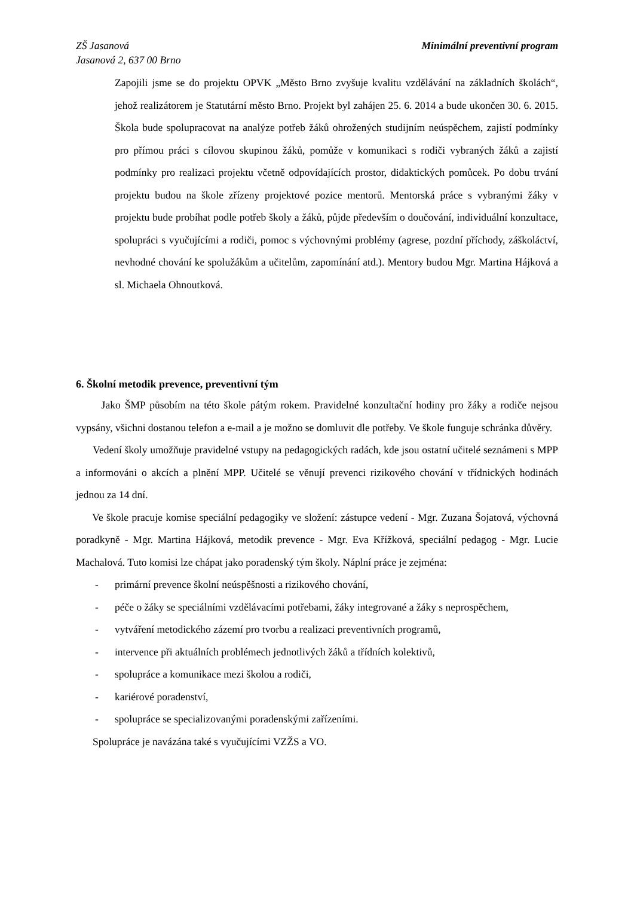ZŠ Jasanová
Jasanová 2, 637 00 Brno
Minimální preventivní program
Zapojili jsme se do projektu OPVK „Město Brno zvyšuje kvalitu vzdělávání na základních školách“, jehož realizátorem je Statutární město Brno. Projekt byl zahájen 25. 6. 2014 a bude ukončen 30. 6. 2015. Škola bude spolupracovat na analýze potřeb žáků ohrožených studijním neúspěchem, zajistí podmínky pro přímou práci s cílovou skupinou žáků, pomůže v komunikaci s rodiči vybraných žáků a zajistí podmínky pro realizaci projektu včetně odpovídajících prostor, didaktických pomůcek. Po dobu trvání projektu budou na škole zřízeny projektové pozice mentorů. Mentorská práce s vybranými žáky v projektu bude probíhat podle potřeb školy a žáků, půjde především o doučování, individuální konzultace, spolupráci s vyučujícími a rodiči, pomoc s výchovnými problémy (agrese, pozdní příchody, záškoláctví, nevhodné chování ke spolužákům a učitelům, zapomínání atd.). Mentory budou Mgr. Martina Hájková a sl. Michaela Ohnoutková.
6. Školní metodik prevence, preventivní tým
Jako ŠMP působím na této škole pátým rokem. Pravidelné konzultační hodiny pro žáky a rodiče nejsou vypsány, všichni dostanou telefon a e-mail a je možno se domluvit dle potřeby. Ve škole funguje schránka důvěry.
Vedení školy umožňuje pravidelné vstupy na pedagogických radách, kde jsou ostatní učitelé seznámeni s MPP a informováni o akcích a plnění MPP. Učitelé se věnují prevenci rizikového chování v třídnických hodinách jednou za 14 dní.
Ve škole pracuje komise speciální pedagogiky ve složení: zástupce vedení - Mgr. Zuzana Šojatová, výchovná poradkyně - Mgr. Martina Hájková, metodik prevence - Mgr. Eva Křížková, speciální pedagog - Mgr. Lucie Machalová. Tuto komisi lze chápat jako poradenský tým školy. Náplní práce je zejména:
- primární prevence školní neúspěšnosti a rizikového chování,
- péče o žáky se speciálními vzdělávacími potřebami, žáky integrované a žáky s neprospěchem,
- vytváření metodického zázemí pro tvorbu a realizaci preventivních programů,
- intervence při aktuálních problémech jednotlivých žáků a třídních kolektivů,
- spolupráce a komunikace mezi školou a rodiči,
- kariérové poradenství,
- spolupráce se specializovanými poradenskými zařízeními.
Spolupráce je navázána také s vyučujícími VZŽS a VO.